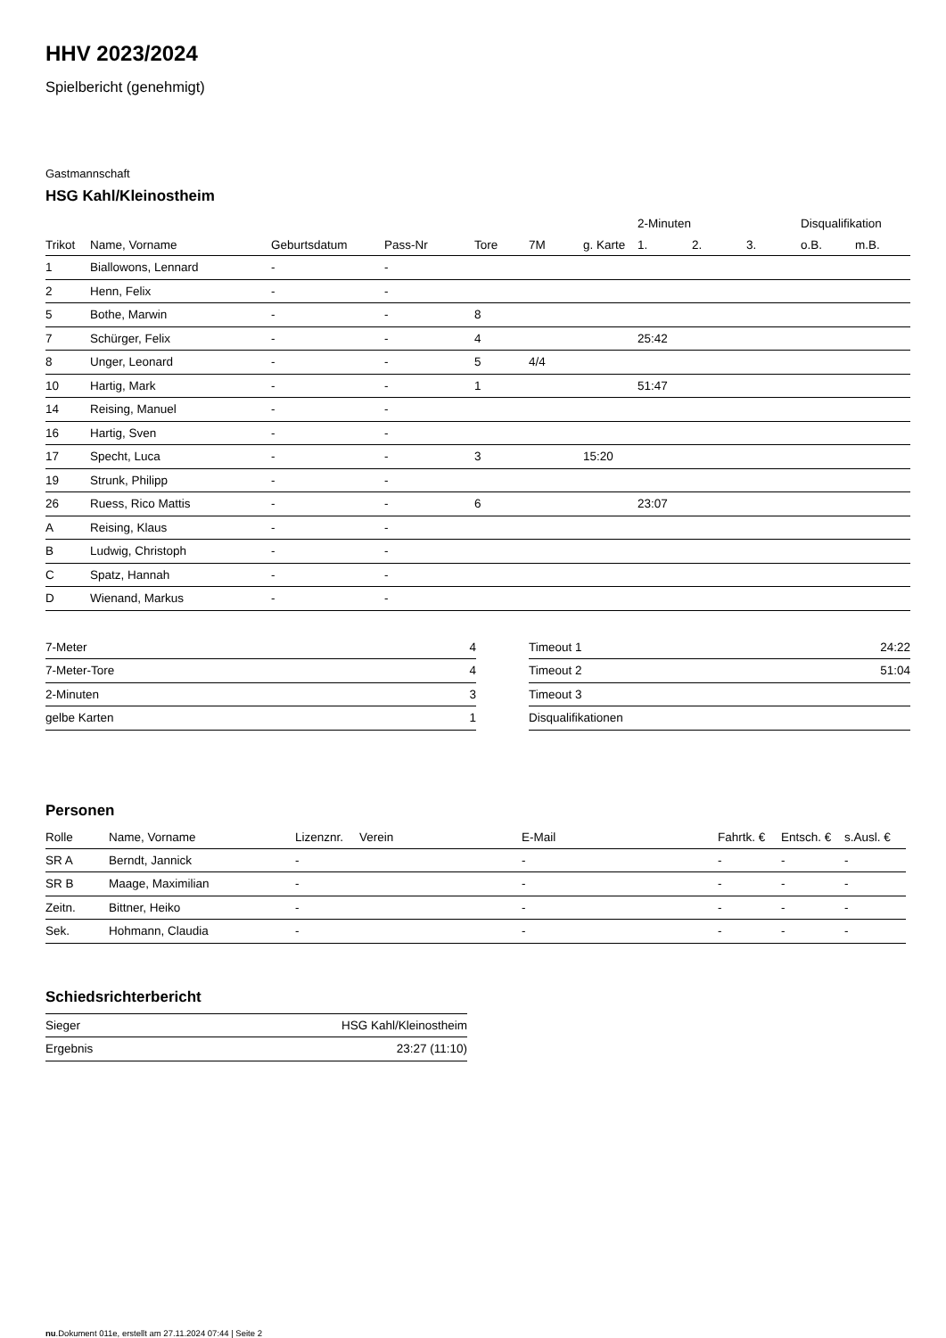HHV 2023/2024
Spielbericht (genehmigt)
Gastmannschaft
HSG Kahl/Kleinostheim
| | | | | | | | 2-Minuten | | | Disqualifikation | |
| --- | --- | --- | --- | --- | --- | --- | --- | --- | --- | --- | --- |
| Trikot | Name, Vorname | Geburtsdatum | Pass-Nr | Tore | 7M | g. Karte | 1. | 2. | 3. | o.B. | m.B. |
| 1 | Biallowons, Lennard | - | - | | | | | | | | |
| 2 | Henn, Felix | - | - | | | | | | | | |
| 5 | Bothe, Marwin | - | - | 8 | | | | | | | |
| 7 | Schürger, Felix | - | - | 4 | | | 25:42 | | | | |
| 8 | Unger, Leonard | - | - | 5 | 4/4 | | | | | | |
| 10 | Hartig, Mark | - | - | 1 | | | 51:47 | | | | |
| 14 | Reising, Manuel | - | - | | | | | | | | |
| 16 | Hartig, Sven | - | - | | | | | | | | |
| 17 | Specht, Luca | - | - | 3 | | 15:20 | | | | | |
| 19 | Strunk, Philipp | - | - | | | | | | | | |
| 26 | Ruess, Rico Mattis | - | - | 6 | | | 23:07 | | | | |
| A | Reising, Klaus | - | - | | | | | | | | |
| B | Ludwig, Christoph | - | - | | | | | | | | |
| C | Spatz, Hannah | - | - | | | | | | | | |
| D | Wienand, Markus | - | - | | | | | | | | |
| 7-Meter | 4 |
| 7-Meter-Tore | 4 |
| 2-Minuten | 3 |
| gelbe Karten | 1 |
| Timeout 1 | 24:22 |
| Timeout 2 | 51:04 |
| Timeout 3 | |
| Disqualifikationen | |
Personen
| Rolle | Name, Vorname | Lizenznr. | Verein | E-Mail | Fahrtk. € | Entsch. € | s.Ausl. € |
| --- | --- | --- | --- | --- | --- | --- | --- |
| SR A | Berndt, Jannick | - | | - | - | - | - |
| SR B | Maage, Maximilian | - | | - | - | - | - |
| Zeitn. | Bittner, Heiko | - | | - | - | - | - |
| Sek. | Hohmann, Claudia | - | | - | - | - | - |
Schiedsrichterbericht
| Sieger | HSG Kahl/Kleinostheim |
| Ergebnis | 23:27 (11:10) |
nu.Dokument 011e, erstellt am 27.11.2024 07:44 | Seite 2